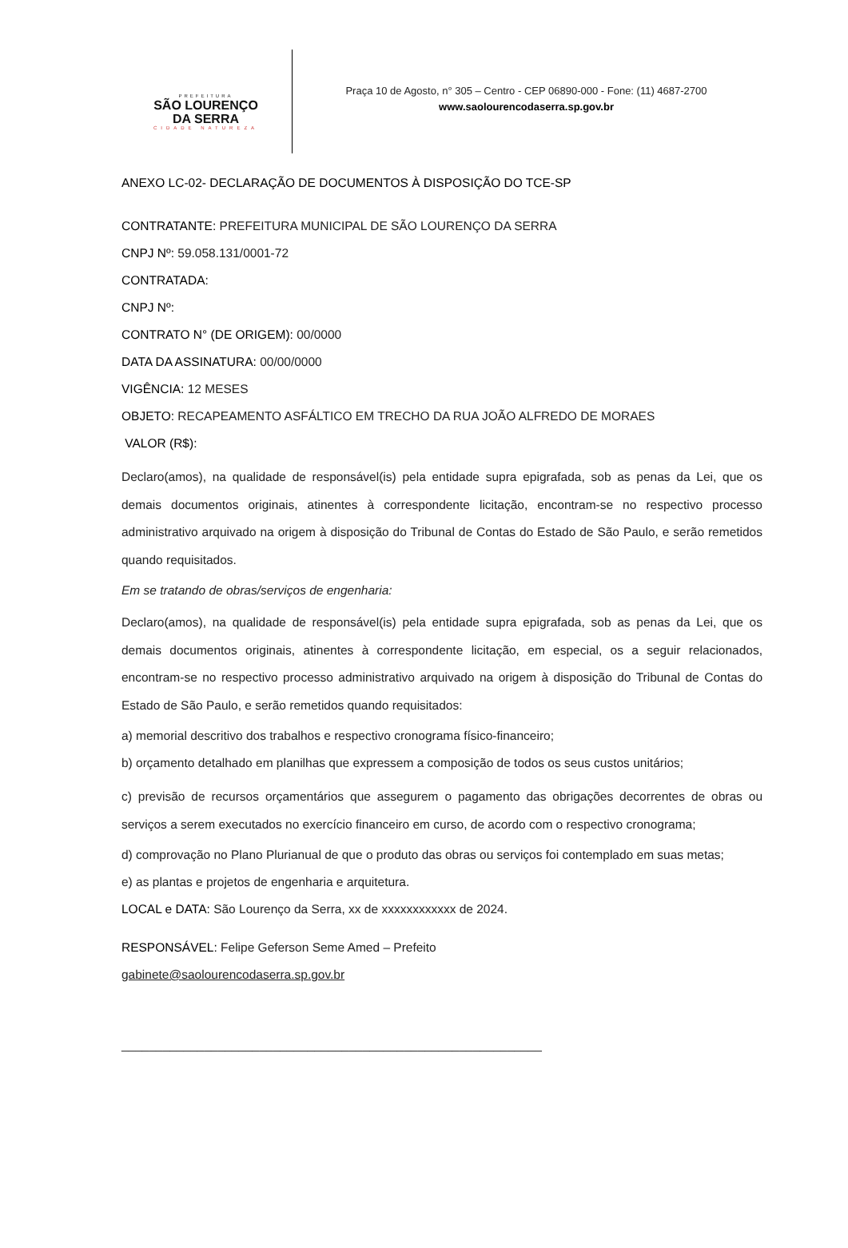PREFEITURA
SÃO LOURENÇO
DA SERRA
CIDADE NATUREZA
Praça 10 de Agosto, n° 305 – Centro - CEP 06890-000 - Fone: (11) 4687-2700
www.saolourencodaserra.sp.gov.br
ANEXO LC-02- DECLARAÇÃO DE DOCUMENTOS À DISPOSIÇÃO DO TCE-SP
CONTRATANTE: PREFEITURA MUNICIPAL DE SÃO LOURENÇO DA SERRA
CNPJ Nº: 59.058.131/0001-72
CONTRATADA:
CNPJ Nº:
CONTRATO N° (DE ORIGEM): 00/0000
DATA DA ASSINATURA: 00/00/0000
VIGÊNCIA: 12 MESES
OBJETO: RECAPEAMENTO ASFÁLTICO EM TRECHO DA RUA JOÃO ALFREDO DE MORAES
VALOR (R$):
Declaro(amos), na qualidade de responsável(is) pela entidade supra epigrafada, sob as penas da Lei, que os demais documentos originais, atinentes à correspondente licitação, encontram-se no respectivo processo administrativo arquivado na origem à disposição do Tribunal de Contas do Estado de São Paulo, e serão remetidos quando requisitados.
Em se tratando de obras/serviços de engenharia:
Declaro(amos), na qualidade de responsável(is) pela entidade supra epigrafada, sob as penas da Lei, que os demais documentos originais, atinentes à correspondente licitação, em especial, os a seguir relacionados, encontram-se no respectivo processo administrativo arquivado na origem à disposição do Tribunal de Contas do Estado de São Paulo, e serão remetidos quando requisitados:
a) memorial descritivo dos trabalhos e respectivo cronograma físico-financeiro;
b) orçamento detalhado em planilhas que expressem a composição de todos os seus custos unitários;
c) previsão de recursos orçamentários que assegurem o pagamento das obrigações decorrentes de obras ou serviços a serem executados no exercício financeiro em curso, de acordo com o respectivo cronograma;
d) comprovação no Plano Plurianual de que o produto das obras ou serviços foi contemplado em suas metas;
e) as plantas e projetos de engenharia e arquitetura.
LOCAL e DATA: São Lourenço da Serra, xx de xxxxxxxxxxxx de 2024.
RESPONSÁVEL: Felipe Geferson Seme Amed – Prefeito
gabinete@saolourencodaserra.sp.gov.br
_____________________________________________________________